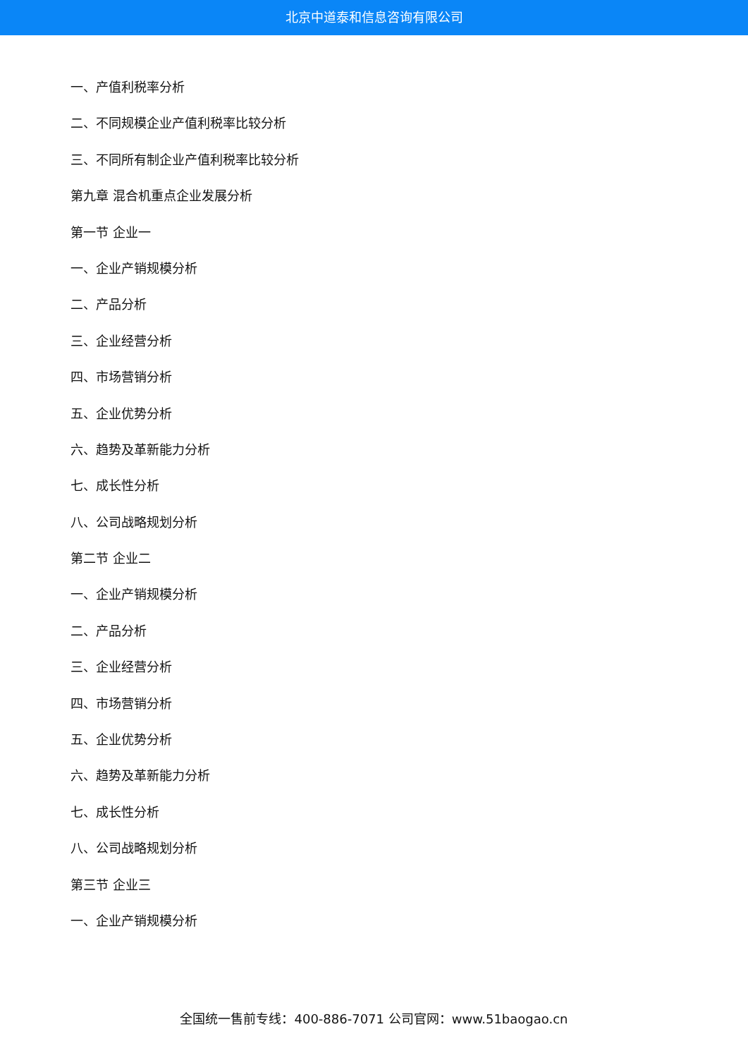北京中道泰和信息咨询有限公司
一、产值利税率分析
二、不同规模企业产值利税率比较分析
三、不同所有制企业产值利税率比较分析
第九章 混合机重点企业发展分析
第一节 企业一
一、企业产销规模分析
二、产品分析
三、企业经营分析
四、市场营销分析
五、企业优势分析
六、趋势及革新能力分析
七、成长性分析
八、公司战略规划分析
第二节 企业二
一、企业产销规模分析
二、产品分析
三、企业经营分析
四、市场营销分析
五、企业优势分析
六、趋势及革新能力分析
七、成长性分析
八、公司战略规划分析
第三节 企业三
一、企业产销规模分析
全国统一售前专线：400-886-7071 公司官网：www.51baogao.cn